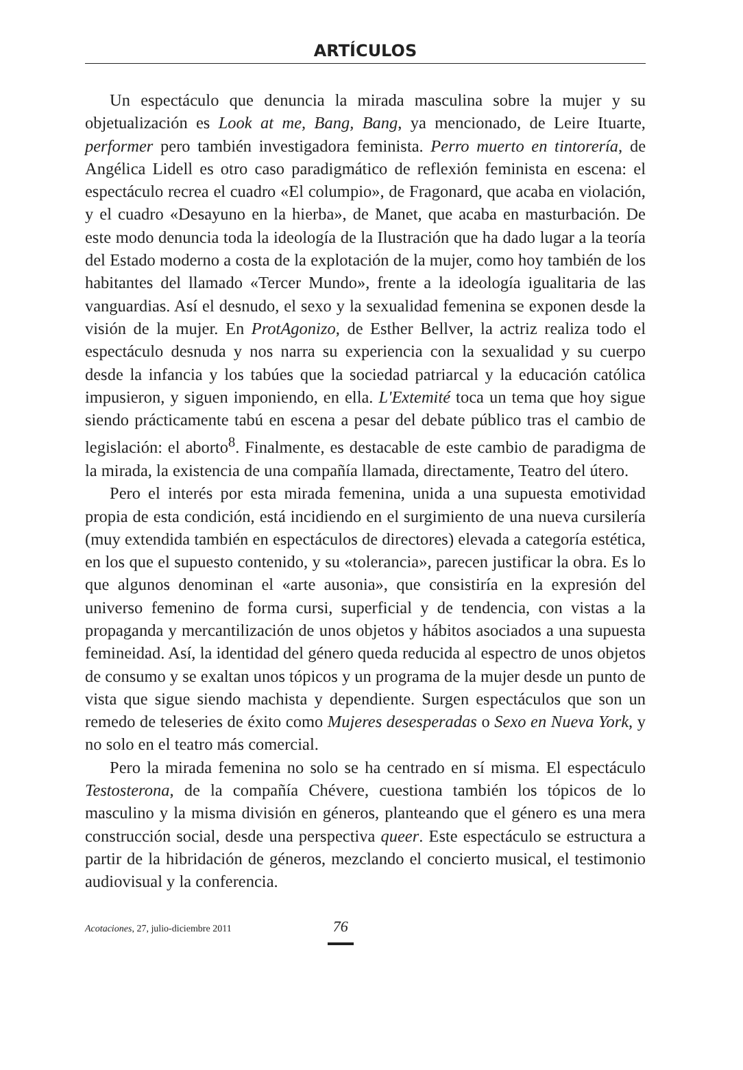ARTÍCULOS
Un espectáculo que denuncia la mirada masculina sobre la mujer y su objetualización es Look at me, Bang, Bang, ya mencionado, de Leire Ituarte, performer pero también investigadora feminista. Perro muerto en tintorería, de Angélica Lidell es otro caso paradigmático de reflexión feminista en escena: el espectáculo recrea el cuadro «El columpio», de Fragonard, que acaba en violación, y el cuadro «Desayuno en la hierba», de Manet, que acaba en masturbación. De este modo denuncia toda la ideología de la Ilustración que ha dado lugar a la teoría del Estado moderno a costa de la explotación de la mujer, como hoy también de los habitantes del llamado «Tercer Mundo», frente a la ideología igualitaria de las vanguardias. Así el desnudo, el sexo y la sexualidad femenina se exponen desde la visión de la mujer. En ProtAgonizo, de Esther Bellver, la actriz realiza todo el espectáculo desnuda y nos narra su experiencia con la sexualidad y su cuerpo desde la infancia y los tabúes que la sociedad patriarcal y la educación católica impusieron, y siguen imponiendo, en ella. L'Extemité toca un tema que hoy sigue siendo prácticamente tabú en escena a pesar del debate público tras el cambio de legislación: el aborto<sup>8</sup>. Finalmente, es destacable de este cambio de paradigma de la mirada, la existencia de una compañía llamada, directamente, Teatro del útero.
Pero el interés por esta mirada femenina, unida a una supuesta emotividad propia de esta condición, está incidiendo en el surgimiento de una nueva cursilería (muy extendida también en espectáculos de directores) elevada a categoría estética, en los que el supuesto contenido, y su «tolerancia», parecen justificar la obra. Es lo que algunos denominan el «arte ausonia», que consistiría en la expresión del universo femenino de forma cursi, superficial y de tendencia, con vistas a la propaganda y mercantilización de unos objetos y hábitos asociados a una supuesta femineidad. Así, la identidad del género queda reducida al espectro de unos objetos de consumo y se exaltan unos tópicos y un programa de la mujer desde un punto de vista que sigue siendo machista y dependiente. Surgen espectáculos que son un remedo de teleseries de éxito como Mujeres desesperadas o Sexo en Nueva York, y no solo en el teatro más comercial.
Pero la mirada femenina no solo se ha centrado en sí misma. El espectáculo Testosterona, de la compañía Chévere, cuestiona también los tópicos de lo masculino y la misma división en géneros, planteando que el género es una mera construcción social, desde una perspectiva queer. Este espectáculo se estructura a partir de la hibridación de géneros, mezclando el concierto musical, el testimonio audiovisual y la conferencia.
Acotaciones, 27, julio-diciembre 2011 76